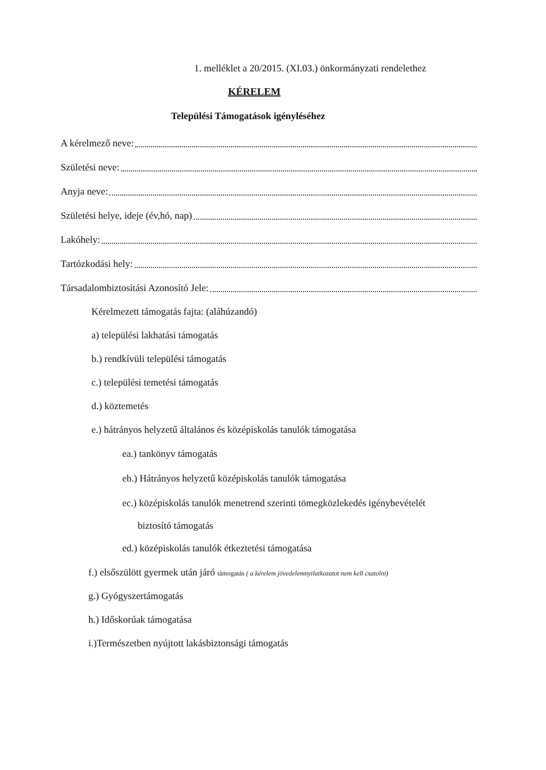1. melléklet a 20/2015. (XI.03.) önkormányzati rendelethez
KÉRELEM
Települési Támogatások igényléséhez
A kérelmező neve:
Születési neve:
Anyja neve:
Születési helye, ideje (év,hó, nap)
Lakóhely:
Tartózkodási hely:
Társadalombiztosítási Azonosító Jele:
Kérelmezett támogatás fajta: (aláhúzandó)
a) települési lakhatási támogatás
b.) rendkívüli települési támogatás
c.) települési temetési támogatás
d.) köztemetés
e.) hátrányos helyzetű általános és középiskolás tanulók támogatása
ea.) tankönyv támogatás
eb.) Hátrányos helyzetű középiskolás tanulók támogatása
ec.) középiskolás tanulók menetrend szerinti tömegközlekedés igénybevételét
biztosító támogatás
ed.) középiskolás tanulók étkeztetési támogatása
f.) elsőszülött gyermek után járó támogatás ( a kérelem jövedelemnyilatkozatot nem kell csatolni)
g.) Gyógyszertámogatás
h.) Időskorúak támogatása
i.)Természetben nyújtott lakásbiztonsági támogatás